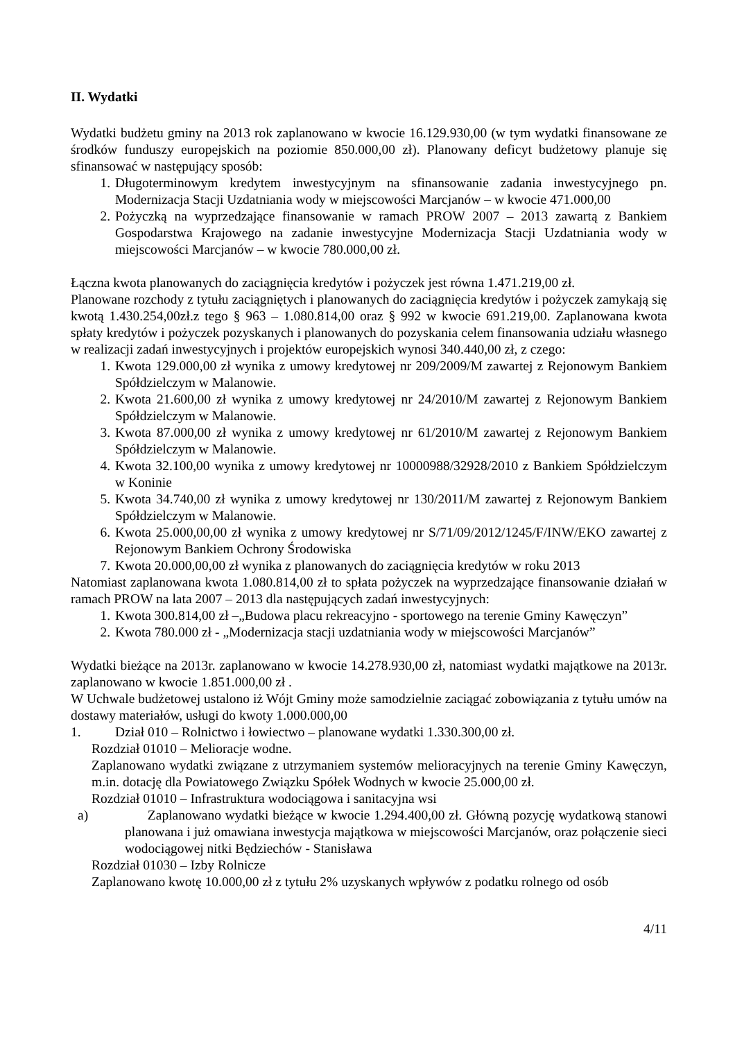II. Wydatki
Wydatki budżetu gminy na 2013 rok zaplanowano w kwocie 16.129.930,00 (w tym wydatki finansowane ze środków funduszy europejskich na poziomie 850.000,00 zł). Planowany deficyt budżetowy planuje się sfinansować w następujący sposób:
1. Długoterminowym kredytem inwestycyjnym na sfinansowanie zadania inwestycyjnego pn. Modernizacja Stacji Uzdatniania wody w miejscowości Marcjanów – w kwocie 471.000,00
2. Pożyczką na wyprzedzające finansowanie w ramach PROW 2007 – 2013 zawartą z Bankiem Gospodarstwa Krajowego na zadanie inwestycyjne Modernizacja Stacji Uzdatniania wody w miejscowości Marcjanów – w kwocie 780.000,00 zł.
Łączna kwota planowanych do zaciągnięcia kredytów i pożyczek jest równa 1.471.219,00 zł.
Planowane rozchody z tytułu zaciągniętych i planowanych do zaciągnięcia kredytów i pożyczek zamykają się kwotą 1.430.254,00zł.z tego § 963 – 1.080.814,00 oraz § 992 w kwocie 691.219,00. Zaplanowana kwota spłaty kredytów i pożyczek pozyskanych i planowanych do pozyskania celem finansowania udziału własnego w realizacji zadań inwestycyjnych i projektów europejskich wynosi 340.440,00 zł, z czego:
1. Kwota 129.000,00 zł wynika z umowy kredytowej nr 209/2009/M zawartej z Rejonowym Bankiem Spółdzielczym w Malanowie.
2. Kwota 21.600,00 zł wynika z umowy kredytowej nr 24/2010/M zawartej z Rejonowym Bankiem Spółdzielczym w Malanowie.
3. Kwota 87.000,00 zł wynika z umowy kredytowej nr 61/2010/M zawartej z Rejonowym Bankiem Spółdzielczym w Malanowie.
4. Kwota 32.100,00 wynika z umowy kredytowej nr 10000988/32928/2010 z Bankiem Spółdzielczym w Koninie
5. Kwota 34.740,00 zł wynika z umowy kredytowej nr 130/2011/M zawartej z Rejonowym Bankiem Spółdzielczym w Malanowie.
6. Kwota 25.000,00,00 zł wynika z umowy kredytowej nr S/71/09/2012/1245/F/INW/EKO zawartej z Rejonowym Bankiem Ochrony Środowiska
7. Kwota 20.000,00,00 zł wynika z planowanych do zaciągnięcia kredytów w roku 2013
Natomiast zaplanowana kwota 1.080.814,00 zł to spłata pożyczek na wyprzedzające finansowanie działań w ramach PROW na lata 2007 – 2013 dla następujących zadań inwestycyjnych:
1. Kwota 300.814,00 zł –„Budowa placu rekreacyjno - sportowego na terenie Gminy Kawęczyn”
2. Kwota 780.000 zł - „Modernizacja stacji uzdatniania wody w miejscowości Marcjanów”
Wydatki bieżące na 2013r. zaplanowano w kwocie 14.278.930,00 zł, natomiast wydatki majątkowe na 2013r. zaplanowano w kwocie 1.851.000,00 zł .
W Uchwale budżetowej ustalono iż Wójt Gminy może samodzielnie zaciągać zobowiązania z tytułu umów na dostawy materiałów, usługi do kwoty 1.000.000,00
1. Dział 010 – Rolnictwo i łowiectwo – planowane wydatki 1.330.300,00 zł.
Rozdział 01010 – Melioracje wodne.
Zaplanowano wydatki związane z utrzymaniem systemów melioracyjnych na terenie Gminy Kawęczyn, m.in. dotację dla Powiatowego Związku Spółek Wodnych w kwocie 25.000,00 zł.
Rozdział 01010 – Infrastruktura wodociągowa i sanitacyjna wsi
a) Zaplanowano wydatki bieżące w kwocie 1.294.400,00 zł. Główną pozycję wydatkową stanowi planowana i już omawiana inwestycja majątkowa w miejscowości Marcjanów, oraz połączenie sieci wodociągowej nitki Będziechów - Stanisława
Rozdział 01030 – Izby Rolnicze
Zaplanowano kwotę 10.000,00 zł z tytułu 2% uzyskanych wpływów z podatku rolnego od osób
4/11